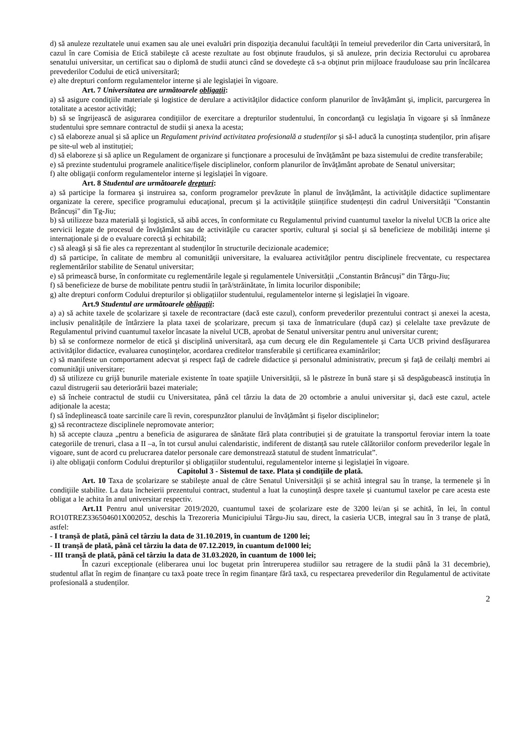d) să anuleze rezultatele unui examen sau ale unei evaluări prin dispoziţia decanului facultăţii în temeiul prevederilor din Carta universitară, în cazul în care Comisia de Etică stabileşte că aceste rezultate au fost obţinute fraudulos, şi să anuleze, prin decizia Rectorului cu aprobarea senatului universitar, un certificat sau o diplomă de studii atunci când se dovedeşte că s-a obţinut prin mijloace frauduloase sau prin încălcarea prevederilor Codului de etică universitară;
e) alte drepturi conform regulamentelor interne și ale legislaţiei în vigoare.
Art. 7 Universitatea are următoarele obligaţii:
a) să asigure condiţiile materiale şi logistice de derulare a activităţilor didactice conform planurilor de învăţământ şi, implicit, parcurgerea în totalitate a acestor activităţi;
b) să se îngrijească de asigurarea condiţiilor de exercitare a drepturilor studentului, în concordanţă cu legislaţia în vigoare şi să înmâneze studentului spre semnare contractul de studii și anexa la acesta;
c) să elaboreze anual și să aplice un Regulament privind activitatea profesională a studenților și să-l aducă la cunoștința studenților, prin afișare pe site-ul web al instituției;
d) să elaboreze și să aplice un Regulament de organizare și funcționare a procesului de învățământ pe baza sistemului de credite transferabile;
e) să prezinte studentului programele analitice/fișele disciplinelor, conform planurilor de învăţământ aprobate de Senatul universitar;
f) alte obligaţii conform regulamentelor interne și legislaţiei în vigoare.
Art. 8 Studentul are următoarele drepturi:
a) să participe la formarea şi instruirea sa, conform programelor prevăzute în planul de învăţământ, la activităţile didactice suplimentare organizate la cerere, specifice programului educaţional, precum şi la activitățile științifice studențești din cadrul Universităţii "Constantin Brâncuşi" din Tg-Jiu;
b) să utilizeze baza materială şi logistică, să aibă acces, în conformitate cu Regulamentul privind cuantumul taxelor la nivelul UCB la orice alte servicii legate de procesul de învăţământ sau de activităţile cu caracter sportiv, cultural şi social şi să beneficieze de mobilităţi interne şi internaţionale şi de o evaluare corectă şi echitabilă;
c) să aleagă şi să fie ales ca reprezentant al studenţilor în structurile decizionale academice;
d) să participe, în calitate de membru al comunităţii universitare, la evaluarea activităţilor pentru disciplinele frecventate, cu respectarea reglementărilor stabilite de Senatul universitar;
e) să primească burse, în conformitate cu reglementările legale și regulamentele Universității „Constantin Brâncuși” din Târgu-Jiu;
f) să beneficieze de burse de mobilitate pentru studii în țară/străinătate, în limita locurilor disponibile;
g) alte drepturi conform Codului drepturilor și obligațiilor studentului, regulamentelor interne și legislaţiei în vigoare.
Art.9 Studentul are următoarele obligaţii:
a) a) să achite taxele de școlarizare și taxele de recontractare (dacă este cazul), conform prevederilor prezentului contract și anexei la acesta, inclusiv penalitățile de întârziere la plata taxei de școlarizare, precum și taxa de înmatriculare (după caz) și celelalte taxe prevăzute de Regulamentul privind cuantumul taxelor încasate la nivelul UCB, aprobat de Senatul universitar pentru anul universitar curent;
b) să se conformeze normelor de etică şi disciplină universitară, aşa cum decurg ele din Regulamentele şi Carta UCB privind desfăşurarea activităţilor didactice, evaluarea cunoştinţelor, acordarea creditelor transferabile şi certificarea examinărilor;
c) să manifeste un comportament adecvat şi respect faţă de cadrele didactice şi personalul administrativ, precum şi faţă de ceilalţi membri ai comunităţii universitare;
d) să utilizeze cu grijă bunurile materiale existente în toate spaţiile Universităţii, să le păstreze în bună stare şi să despăgubească instituţia în cazul distrugerii sau deteriorării bazei materiale;
e) să încheie contractul de studii cu Universitatea, până cel târziu la data de 20 octombrie a anului universitar şi, dacă este cazul, actele adiţionale la acesta;
f) să îndeplinească toate sarcinile care îi revin, corespunzător planului de învăţământ și fișelor disciplinelor;
g) să recontracteze disciplinele nepromovate anterior;
h) să accepte clauza „pentru a beneficia de asigurarea de sănătate fără plata contribuției și de gratuitate la transportul feroviar intern la toate categoriile de trenuri, clasa a II –a, în tot cursul anului calendaristic, indiferent de distanță sau rutele călătoriilor conform prevederilor legale în vigoare, sunt de acord cu prelucrarea datelor personale care demonstrează statutul de student înmatriculat”.
i) alte obligaţii conform Codului drepturilor și obligațiilor studentului, regulamentelor interne și legislaţiei în vigoare.
Capitolul 3 - Sistemul de taxe. Plata şi condiţiile de plată.
Art. 10 Taxa de școlarizare se stabileşte anual de către Senatul Universităţii şi se achită integral sau în tranșe, la termenele şi în condiţiile stabilite. La data încheierii prezentului contract, studentul a luat la cunoştinţă despre taxele şi cuantumul taxelor pe care acesta este obligat a le achita în anul universitar respectiv.
Art.11 Pentru anul universitar 2019/2020, cuantumul taxei de școlarizare este de 3200 lei/an și se achită, în lei, în contul RO10TREZ336504601X002052, deschis la Trezoreria Municipiului Târgu-Jiu sau, direct, la casieria UCB, integral sau în 3 tranșe de plată, astfel:
- I tranşă de plată, până cel târziu la data de 31.10.2019, în cuantum de 1200 lei;
- II tranşă de plată, până cel târziu la data de 07.12.2019, în cuantum de1000 lei;
- III tranşă de plată, până cel târziu la data de 31.03.2020, în cuantum de 1000 lei;
În cazuri excepționale (eliberarea unui loc bugetat prin întreruperea studiilor sau retragere de la studii până la 31 decembrie), studentul aflat în regim de finanțare cu taxă poate trece în regim finanțare fără taxă, cu respectarea prevederilor din Regulamentul de activitate profesională a studenților.
2